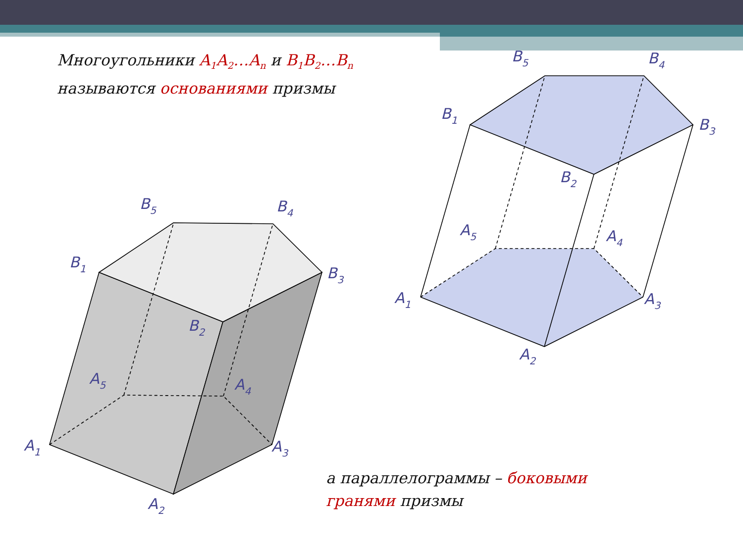A1
A2
A3
A4
A5
B1
B2
B3
B4
B5
A1
A2
A3
A4
A5
B1
B2
B3
B4
B5
Многоугольники A<sub>1</sub>A<sub>2</sub>…A<sub>n</sub> и B<sub>1</sub>B<sub>2</sub>…B<sub>n</sub>
называются основаниями призмы
а параллелограммы – боковыми
гранями призмы